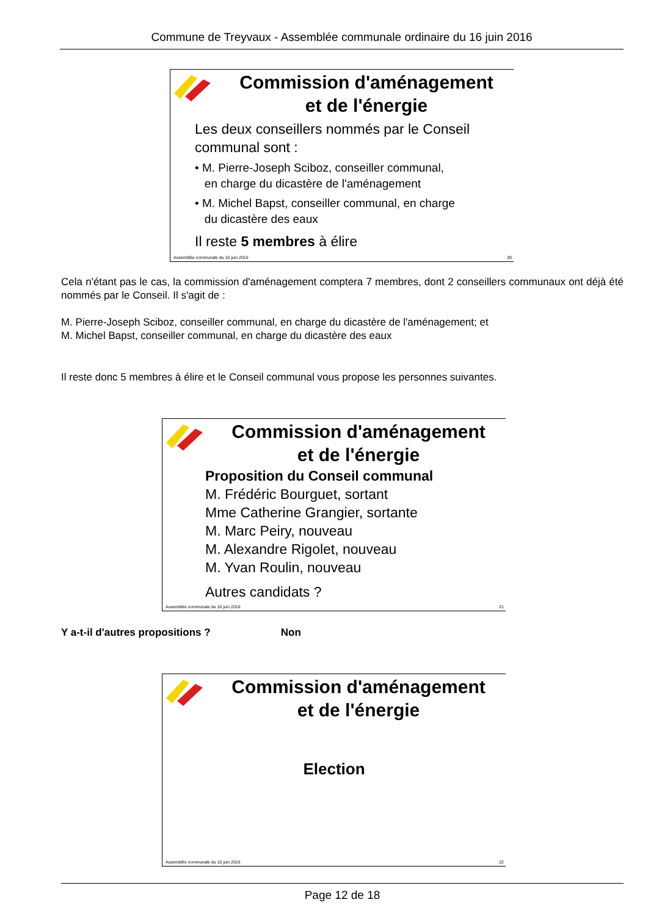Commune de Treyvaux - Assemblée communale ordinaire du 16 juin 2016
Commission d'aménagement
et de l'énergie
Les deux conseillers nommés par le Conseil
communal sont :
• M. Pierre-Joseph Sciboz, conseiller communal,
en charge du dicastère de l'aménagement
• M. Michel Bapst, conseiller communal, en charge
du dicastère des eaux
Il reste 5 membres à élire
Assemblée communale du 16 juin 2016 20
Cela n'étant pas le cas, la commission d'aménagement comptera 7 membres, dont 2 conseillers communaux ont déjà été nommés par le Conseil. Il s'agit de :
M. Pierre-Joseph Sciboz, conseiller communal, en charge du dicastère de l'aménagement; et
M. Michel Bapst, conseiller communal, en charge du dicastère des eaux
Il reste donc 5 membres à élire et le Conseil communal vous propose les personnes suivantes.
Commission d'aménagement
et de l'énergie
Proposition du Conseil communal
M. Frédéric Bourguet, sortant
Mme Catherine Grangier, sortante
M. Marc Peiry, nouveau
M. Alexandre Rigolet, nouveau
M. Yvan Roulin, nouveau
Autres candidats ?
Assemblée communale du 16 juin 2016 21
Y a-t-il d'autres propositions ? Non
Commission d'aménagement
et de l'énergie
Election
Assemblée communale du 16 juin 2016 22
Page 12 de 18